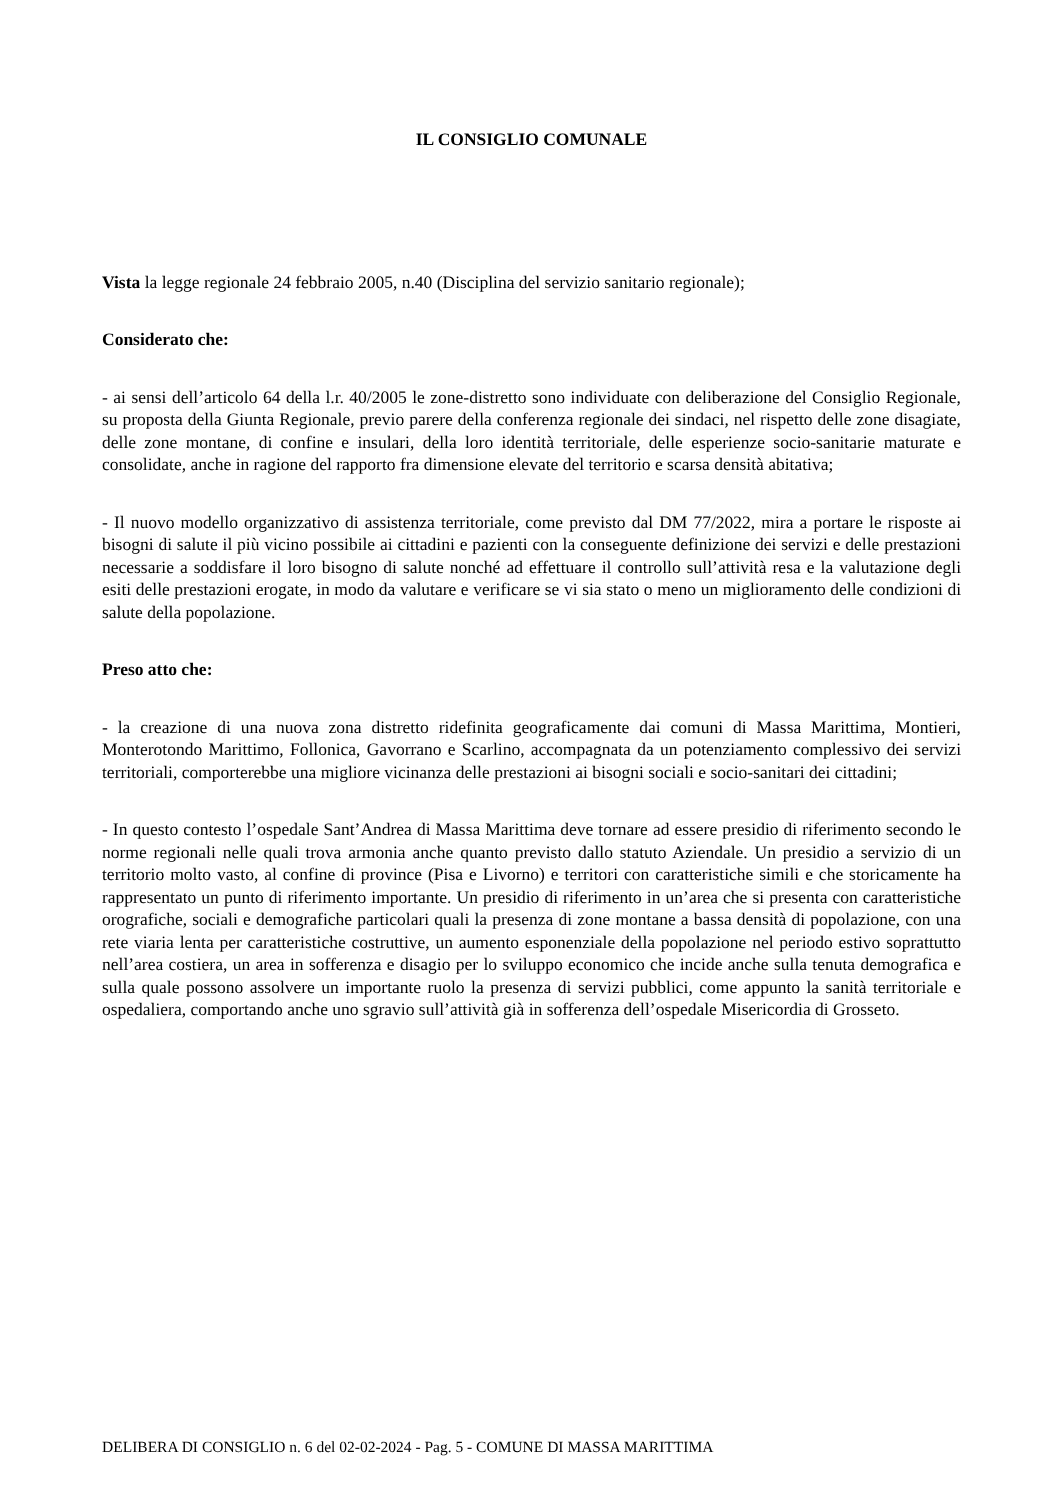IL CONSIGLIO COMUNALE
Vista la legge regionale 24 febbraio 2005, n.40 (Disciplina del servizio sanitario regionale);
Considerato che:
- ai sensi dell’articolo 64 della l.r. 40/2005 le zone-distretto sono individuate con deliberazione del Consiglio Regionale, su proposta della Giunta Regionale, previo parere della conferenza regionale dei sindaci, nel rispetto delle zone disagiate, delle zone montane, di confine e insulari, della loro identità territoriale, delle esperienze socio-sanitarie maturate e consolidate, anche in ragione del rapporto fra dimensione elevate del territorio e scarsa densità abitativa;
- Il nuovo modello organizzativo di assistenza territoriale, come previsto dal DM 77/2022, mira a portare le risposte ai bisogni di salute il più vicino possibile ai cittadini e pazienti con la conseguente definizione dei servizi e delle prestazioni necessarie a soddisfare il loro bisogno di salute nonché ad effettuare il controllo sull’attività resa e la valutazione degli esiti delle prestazioni erogate, in modo da valutare e verificare se vi sia stato o meno un miglioramento delle condizioni di salute della popolazione.
Preso atto che:
- la creazione di una nuova zona distretto ridefinita geograficamente dai comuni di Massa Marittima, Montieri, Monterotondo Marittimo, Follonica, Gavorrano e Scarlino, accompagnata da un potenziamento complessivo dei servizi territoriali, comporterebbe una migliore vicinanza delle prestazioni ai bisogni sociali e socio-sanitari dei cittadini;
- In questo contesto l’ospedale Sant’Andrea di Massa Marittima deve tornare ad essere presidio di riferimento secondo le norme regionali nelle quali trova armonia anche quanto previsto dallo statuto Aziendale. Un presidio a servizio di un territorio molto vasto, al confine di province (Pisa e Livorno) e territori con caratteristiche simili e che storicamente ha rappresentato un punto di riferimento importante. Un presidio di riferimento in un’area che si presenta con caratteristiche orografiche, sociali e demografiche particolari quali la presenza di zone montane a bassa densità di popolazione, con una rete viaria lenta per caratteristiche costruttive, un aumento esponenziale della popolazione nel periodo estivo soprattutto nell’area costiera, un area in sofferenza e disagio per lo sviluppo economico che incide anche sulla tenuta demografica e sulla quale possono assolvere un importante ruolo la presenza di servizi pubblici, come appunto la sanità territoriale e ospedaliera, comportando anche uno sgravio sull’attività già in sofferenza dell’ospedale Misericordia di Grosseto.
DELIBERA DI CONSIGLIO n. 6 del 02-02-2024 - Pag. 5 - COMUNE DI MASSA MARITTIMA